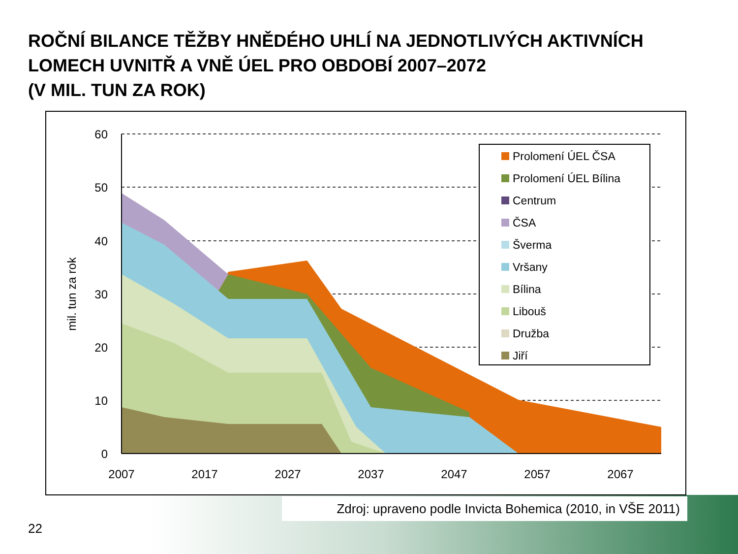ROČNÍ BILANCE TĚŽBY HNĚDÉHO UHLÍ NA JEDNOTLIVÝCH AKTIVNÍCH
LOMECH UVNITŘ A VNĚ ÚEL PRO OBDOBÍ 2007–2072
(V MIL. TUN ZA ROK)
60
50
40
30
20
10
0
2007
2017
2027
2037
2047
2057
2067
mil. tun za rok
Prolomení ÚEL ČSA
Prolomení ÚEL Bílina
Centrum
ČSA
Šverma
Vršany
Bílina
Libouš
Družba
Jiří
Zdroj: upraveno podle Invicta Bohemica (2010, in VŠE 2011)
22